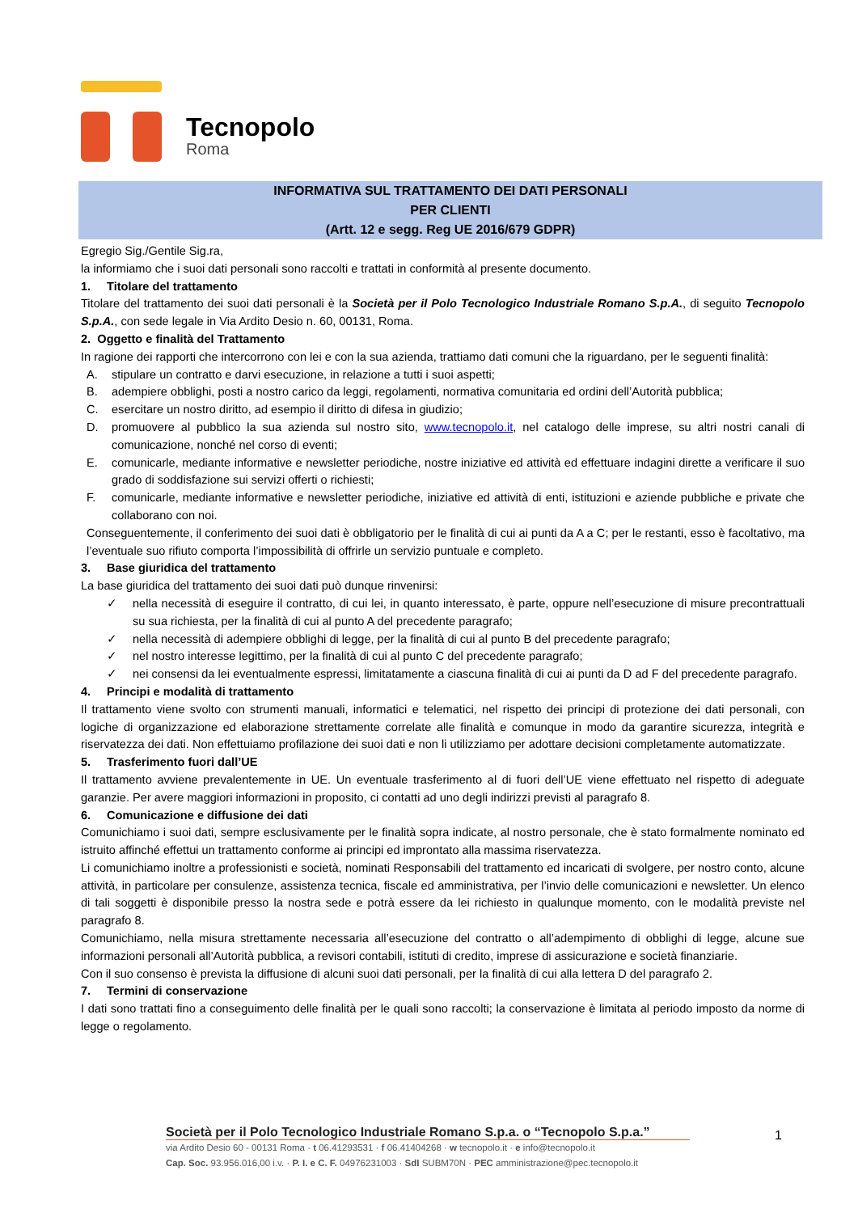Tecnopolo
Roma
INFORMATIVA SUL TRATTAMENTO DEI DATI PERSONALI
PER CLIENTI
(Artt. 12 e segg. Reg UE 2016/679 GDPR)
Egregio Sig./Gentile Sig.ra,
la informiamo che i suoi dati personali sono raccolti e trattati in conformità al presente documento.
1. Titolare del trattamento
Titolare del trattamento dei suoi dati personali è la Società per il Polo Tecnologico Industriale Romano S.p.A., di seguito Tecnopolo S.p.A., con sede legale in Via Ardito Desio n. 60, 00131, Roma.
2. Oggetto e finalità del Trattamento
In ragione dei rapporti che intercorrono con lei e con la sua azienda, trattiamo dati comuni che la riguardano, per le seguenti finalità:
A. stipulare un contratto e darvi esecuzione, in relazione a tutti i suoi aspetti;
B. adempiere obblighi, posti a nostro carico da leggi, regolamenti, normativa comunitaria ed ordini dell’Autorità pubblica;
C. esercitare un nostro diritto, ad esempio il diritto di difesa in giudizio;
D. promuovere al pubblico la sua azienda sul nostro sito, www.tecnopolo.it, nel catalogo delle imprese, su altri nostri canali di comunicazione, nonché nel corso di eventi;
E. comunicarle, mediante informative e newsletter periodiche, nostre iniziative ed attività ed effettuare indagini dirette a verificare il suo grado di soddisfazione sui servizi offerti o richiesti;
F. comunicarle, mediante informative e newsletter periodiche, iniziative ed attività di enti, istituzioni e aziende pubbliche e private che collaborano con noi.
Conseguentemente, il conferimento dei suoi dati è obbligatorio per le finalità di cui ai punti da A a C; per le restanti, esso è facoltativo, ma l’eventuale suo rifiuto comporta l’impossibilità di offrirle un servizio puntuale e completo.
3. Base giuridica del trattamento
La base giuridica del trattamento dei suoi dati può dunque rinvenirsi:
✓ nella necessità di eseguire il contratto, di cui lei, in quanto interessato, è parte, oppure nell’esecuzione di misure precontrattuali su sua richiesta, per la finalità di cui al punto A del precedente paragrafo;
✓ nella necessità di adempiere obblighi di legge, per la finalità di cui al punto B del precedente paragrafo;
✓ nel nostro interesse legittimo, per la finalità di cui al punto C del precedente paragrafo;
✓ nei consensi da lei eventualmente espressi, limitatamente a ciascuna finalità di cui ai punti da D ad F del precedente paragrafo.
4. Principi e modalità di trattamento
Il trattamento viene svolto con strumenti manuali, informatici e telematici, nel rispetto dei principi di protezione dei dati personali, con logiche di organizzazione ed elaborazione strettamente correlate alle finalità e comunque in modo da garantire sicurezza, integrità e riservatezza dei dati. Non effettuiamo profilazione dei suoi dati e non li utilizziamo per adottare decisioni completamente automatizzate.
5. Trasferimento fuori dall’UE
Il trattamento avviene prevalentemente in UE. Un eventuale trasferimento al di fuori dell’UE viene effettuato nel rispetto di adeguate garanzie. Per avere maggiori informazioni in proposito, ci contatti ad uno degli indirizzi previsti al paragrafo 8.
6. Comunicazione e diffusione dei dati
Comunichiamo i suoi dati, sempre esclusivamente per le finalità sopra indicate, al nostro personale, che è stato formalmente nominato ed istruito affinché effettui un trattamento conforme ai principi ed improntato alla massima riservatezza.
Li comunichiamo inoltre a professionisti e società, nominati Responsabili del trattamento ed incaricati di svolgere, per nostro conto, alcune attività, in particolare per consulenze, assistenza tecnica, fiscale ed amministrativa, per l’invio delle comunicazioni e newsletter. Un elenco di tali soggetti è disponibile presso la nostra sede e potrà essere da lei richiesto in qualunque momento, con le modalità previste nel paragrafo 8.
Comunichiamo, nella misura strettamente necessaria all’esecuzione del contratto o all’adempimento di obblighi di legge, alcune sue informazioni personali all’Autorità pubblica, a revisori contabili, istituti di credito, imprese di assicurazione e società finanziarie.
Con il suo consenso è prevista la diffusione di alcuni suoi dati personali, per la finalità di cui alla lettera D del paragrafo 2.
7. Termini di conservazione
I dati sono trattati fino a conseguimento delle finalità per le quali sono raccolti; la conservazione è limitata al periodo imposto da norme di legge o regolamento.
Società per il Polo Tecnologico Industriale Romano S.p.a. o “Tecnopolo S.p.a.”
via Ardito Desio 60 - 00131 Roma · t 06.41293531 · f 06.41404268 · w tecnopolo.it · e info@tecnopolo.it
Cap. Soc. 93.956.016,00 i.v. · P. I. e C. F. 04976231003 · SdI SUBM70N · PEC amministrazione@pec.tecnopolo.it
1